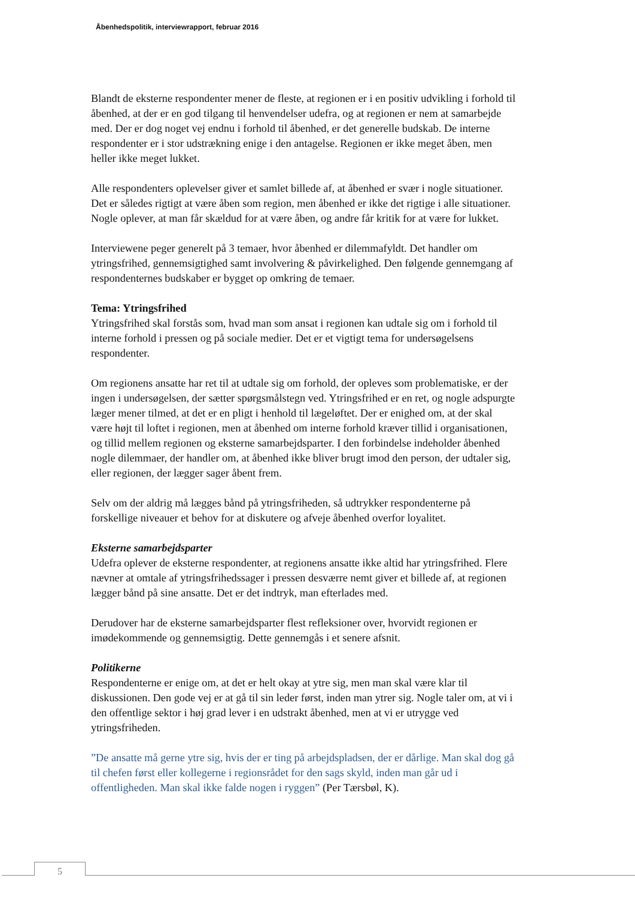Åbenhedspolitik, interviewrapport, februar 2016
Blandt de eksterne respondenter mener de fleste, at regionen er i en positiv udvikling i forhold til åbenhed, at der er en god tilgang til henvendelser udefra, og at regionen er nem at samarbejde med. Der er dog noget vej endnu i forhold til åbenhed, er det generelle budskab. De interne respondenter er i stor udstrækning enige i den antagelse. Regionen er ikke meget åben, men heller ikke meget lukket.
Alle respondenters oplevelser giver et samlet billede af, at åbenhed er svær i nogle situationer. Det er således rigtigt at være åben som region, men åbenhed er ikke det rigtige i alle situationer. Nogle oplever, at man får skældud for at være åben, og andre får kritik for at være for lukket.
Interviewene peger generelt på 3 temaer, hvor åbenhed er dilemmafyldt. Det handler om ytringsfrihed, gennemsigtighed samt involvering & påvirkelighed. Den følgende gennemgang af respondenternes budskaber er bygget op omkring de temaer.
Tema: Ytringsfrihed
Ytringsfrihed skal forstås som, hvad man som ansat i regionen kan udtale sig om i forhold til interne forhold i pressen og på sociale medier. Det er et vigtigt tema for undersøgelsens respondenter.
Om regionens ansatte har ret til at udtale sig om forhold, der opleves som problematiske, er der ingen i undersøgelsen, der sætter spørgsmålstegn ved. Ytringsfrihed er en ret, og nogle adspurgte læger mener tilmed, at det er en pligt i henhold til lægeløftet. Der er enighed om, at der skal være højt til loftet i regionen, men at åbenhed om interne forhold kræver tillid i organisationen, og tillid mellem regionen og eksterne samarbejdsparter. I den forbindelse indeholder åbenhed nogle dilemmaer, der handler om, at åbenhed ikke bliver brugt imod den person, der udtaler sig, eller regionen, der lægger sager åbent frem.
Selv om der aldrig må lægges bånd på ytringsfriheden, så udtrykker respondenterne på forskellige niveauer et behov for at diskutere og afveje åbenhed overfor loyalitet.
Eksterne samarbejdsparter
Udefra oplever de eksterne respondenter, at regionens ansatte ikke altid har ytringsfrihed. Flere nævner at omtale af ytringsfrihedssager i pressen desværre nemt giver et billede af, at regionen lægger bånd på sine ansatte. Det er det indtryk, man efterlades med.
Derudover har de eksterne samarbejdsparter flest refleksioner over, hvorvidt regionen er imødekommende og gennemsigtig. Dette gennemgås i et senere afsnit.
Politikerne
Respondenterne er enige om, at det er helt okay at ytre sig, men man skal være klar til diskussionen. Den gode vej er at gå til sin leder først, inden man ytrer sig. Nogle taler om, at vi i den offentlige sektor i høj grad lever i en udstrakt åbenhed, men at vi er utrygge ved ytringsfriheden.
”De ansatte må gerne ytre sig, hvis der er ting på arbejdspladsen, der er dårlige. Man skal dog gå til chefen først eller kollegerne i regionsrådet for den sags skyld, inden man går ud i offentligheden. Man skal ikke falde nogen i ryggen” (Per Tærsbøl, K).
5